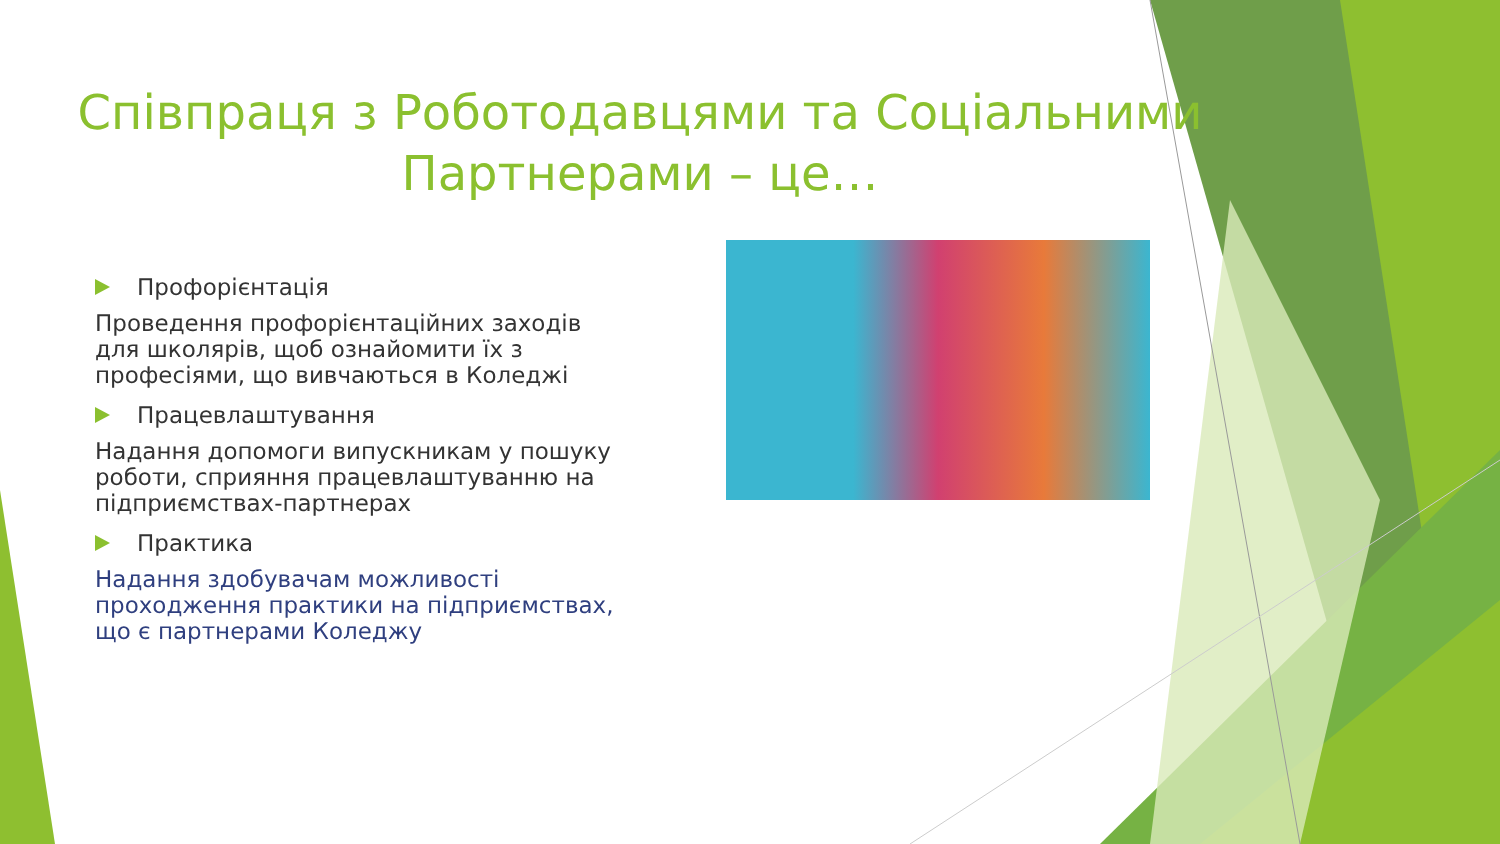Співпраця з Роботодавцями та Соціальними Партнерами – це…
Профорієнтація
Проведення профорієнтаційних заходів для школярів, щоб ознайомити їх з професіями, що вивчаються в Коледжі
Працевлаштування
Надання допомоги випускникам у пошуку роботи, сприяння працевлаштуванню на підприємствах-партнерах
Практика
Надання здобувачам можливості проходження практики на підприємствах, що є партнерами Коледжу